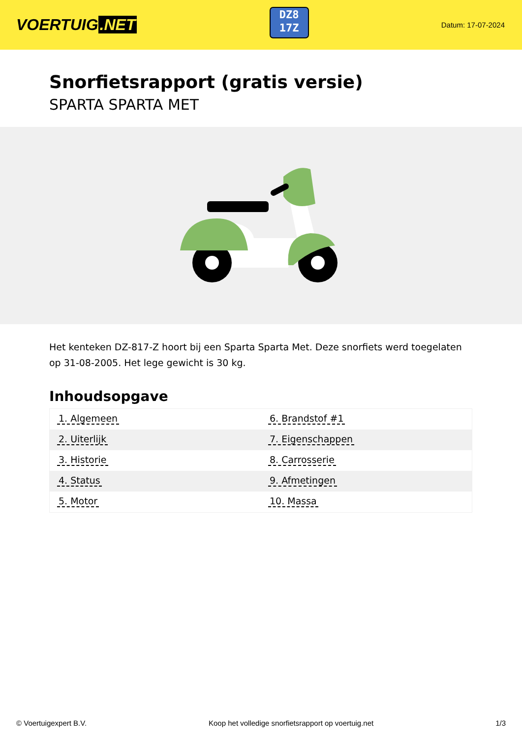VOERTUIG.NET
DZ8
17Z
Datum: 17-07-2024
Snorfietsrapport (gratis versie)
SPARTA SPARTA MET
Het kenteken DZ-817-Z hoort bij een Sparta Sparta Met. Deze snorfiets werd toegelaten op 31-08-2005. Het lege gewicht is 30 kg.
Inhoudsopgave
| 1. Algemeen | 6. Brandstof #1 |
| 2. Uiterlijk | 7. Eigenschappen |
| 3. Historie | 8. Carrosserie |
| 4. Status | 9. Afmetingen |
| 5. Motor | 10. Massa |
© Voertuigexpert B.V. Koop het volledige snorfietsrapport op voertuig.net 1/3